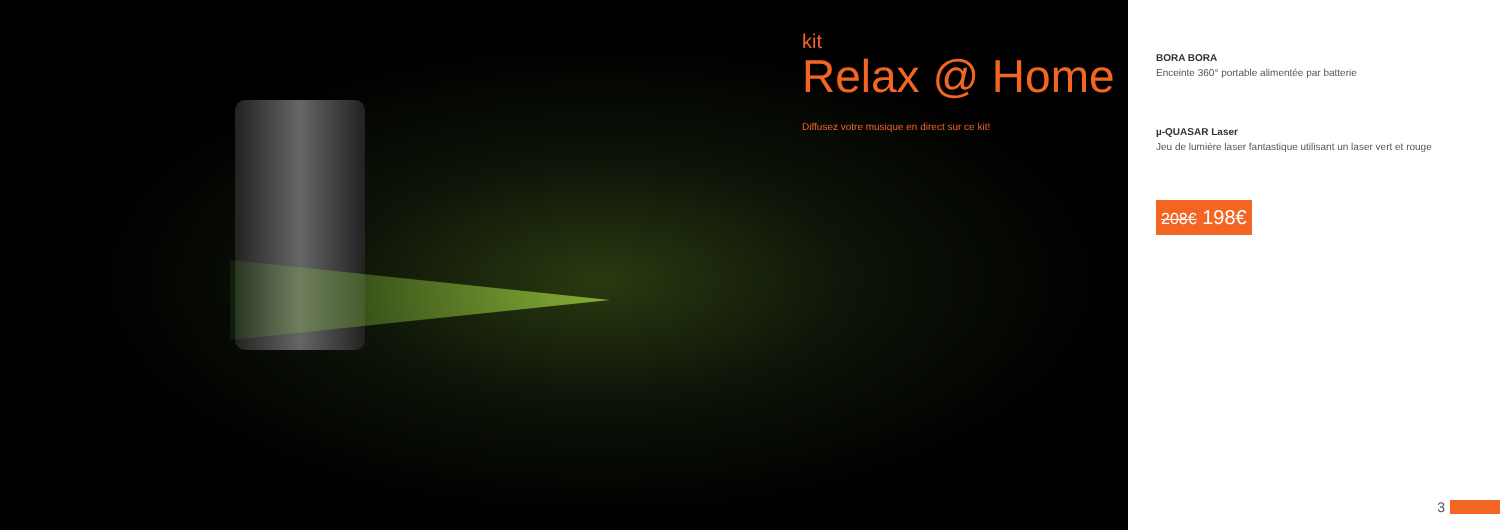kit
Relax @ Home
Diffusez votre musique en direct sur ce kit!
BORA BORA
Enceinte 360° portable alimentée par batterie
µ-QUASAR Laser
Jeu de lumière laser fantastique utilisant un laser vert et rouge
208€ 198€
3